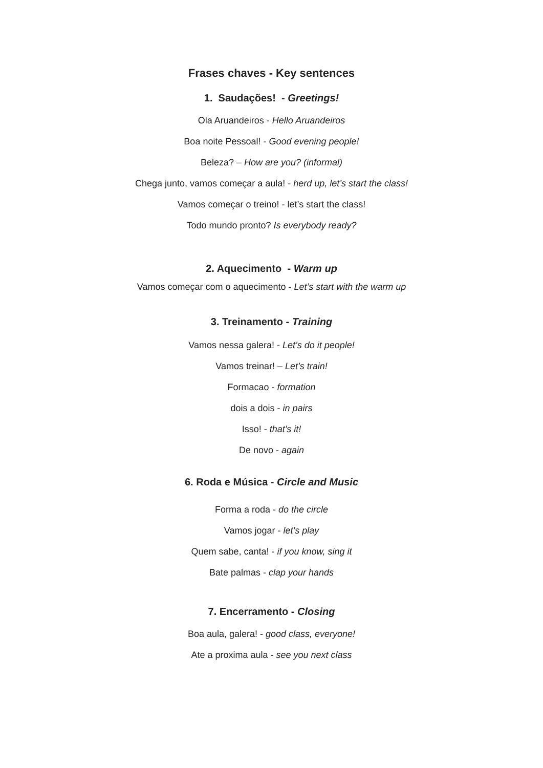Frases chaves - Key sentences
1. Saudações! - Greetings!
Ola Aruandeiros - Hello Aruandeiros
Boa noite Pessoal! - Good evening people!
Beleza? – How are you? (informal)
Chega junto, vamos começar a aula! - herd up, let’s start the class!
Vamos começar o treino! - let’s start the class!
Todo mundo pronto? Is everybody ready?
2. Aquecimento - Warm up
Vamos começar com o aquecimento - Let’s start with the warm up
3. Treinamento - Training
Vamos nessa galera! - Let’s do it people!
Vamos treinar! – Let’s train!
Formacao - formation
dois a dois - in pairs
Isso! - that’s it!
De novo - again
6. Roda e Música - Circle and Music
Forma a roda - do the circle
Vamos jogar - let’s play
Quem sabe, canta! - if you know, sing it
Bate palmas - clap your hands
7. Encerramento - Closing
Boa aula, galera! - good class, everyone!
Ate a proxima aula - see you next class